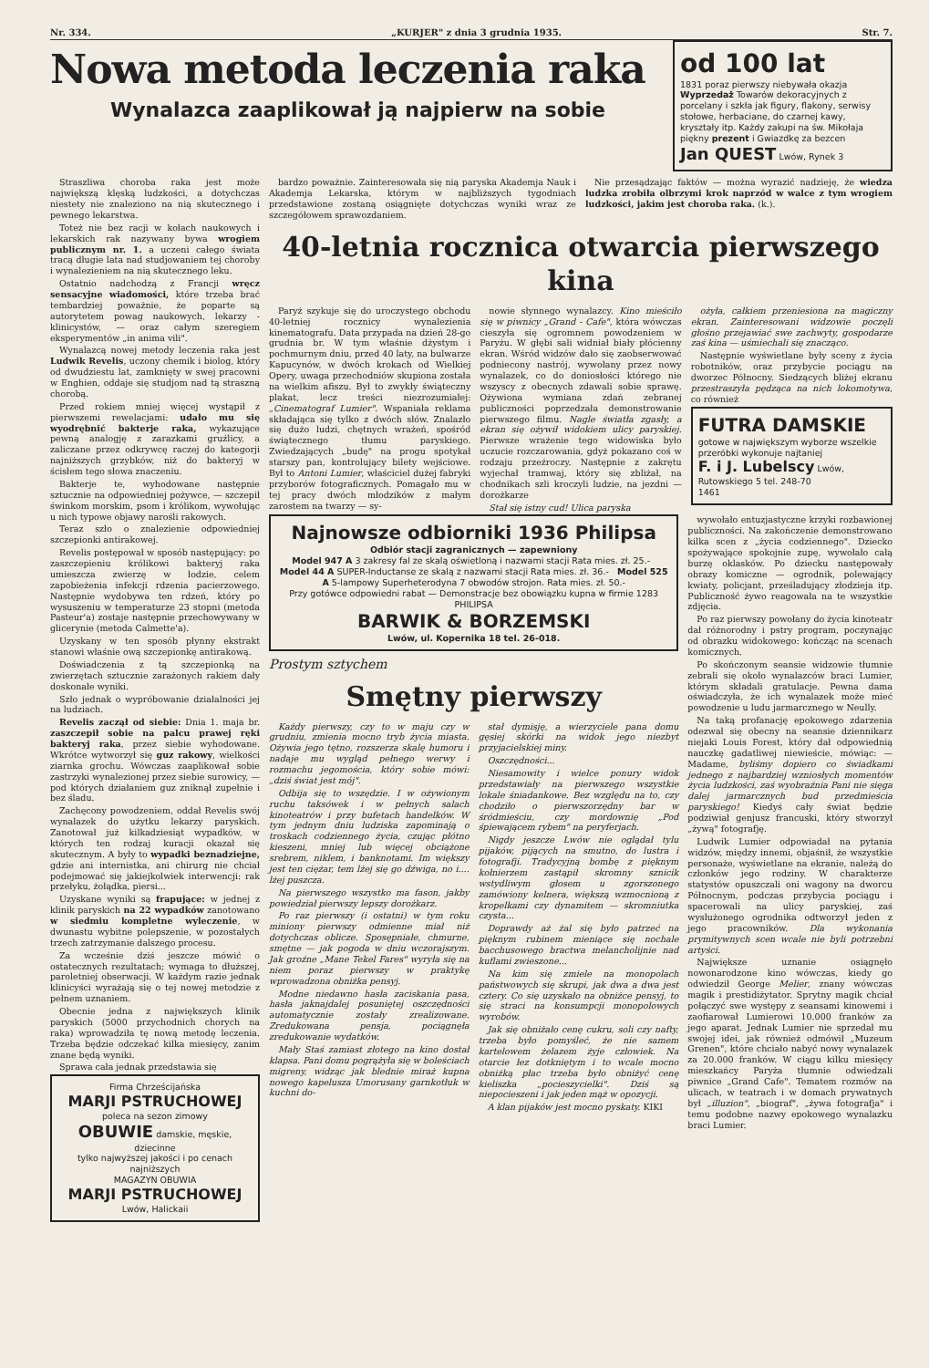Nr. 334. „KURJER" z dnia 3 grudnia 1935. Str. 7.
Nowa metoda leczenia raka
Wynalazca zaaplikował ją najpierw na sobie
od 100 lat
1831 poraz pierwszy niebywała okazja Wyprzedaż Towarów dekoracyjnych z porcelany i szkła jak figury, flakony, serwisy stołowe, herbaciane, do czarnej kawy, kryształy itp. Każdy zakupi na św. Mikołaja piękny prezent i Gwiazdkę za bezcen
Jan QUEST Lwów, Rynek 3
Straszliwa choroba raka jest może największą klęską ludzkości, a dotychczas niestety nie znaleziono na nią skutecznego i pewnego lekarstwa.
Toteż nie bez racji w kołach naukowych i lekarskich rak nazywany bywa wrogiem publicznym nr. 1. a uczeni całego świata tracą długie lata nad studjowaniem tej choroby i wynalezieniem na nią skutecznego leku.
Ostatnio nadchodzą z Francji wręcz sensacyjne wiadomości, które trzeba brać tembardziej poważnie, że poparte są autorytetem powag naukowych, lekarzy - klinicystów, — oraz całym szeregiem eksperymentów „in anima vili".
Wynalazcą nowej metody leczenia raka jest Ludwik Revelis, uczony chemik i biolog, który od dwudziestu lat, zamknięty w swej pracowni w Enghien, oddaje się studjom nad tą straszną chorobą.
Przed rokiem mniej więcej wystąpił z pierwszemi rewelacjami: udało mu się wyodrębnić bakterje raka, wykazujące pewną analogję z zarazkami gruźlicy, a zaliczane przez odkrywcę raczej do kategorji najniższych grzybków, niż do bakteryj w ścisłem tego słowa znaczeniu.
Bakterje te, wyhodowane następnie sztucznie na odpowiedniej pożywce, — szczepił świnkom morskim, psom i królikom, wywołując u nich typowe objawy narośli rakowych.
Teraz szło o znalezienie odpowiedniej szczepionki antirakowej.
Revelis postępował w sposób następujący: po zaszczepieniu królikowi bakteryj raka umieszcza zwierzę w łodzie, celem zapobieżenia infekcji rdzenia pacierzowego. Następnie wydobywa ten rdzeń, który po wysuszeniu w temperaturze 23 stopni (metoda Pasteur'a) zostaje następnie przechowywany w glicerynie (metoda Calmette'a).
Uzyskany w ten sposób płynny ekstrakt stanowi właśnie ową szczepionkę antirakową.
Doświadczenia z tą szczepionką na zwierzętach sztucznie zarażonych rakiem dały doskonałe wyniki.
Szło jednak o wypróbowanie działalności jej na ludziach.
Revelis zaczął od siebie: Dnia 1. maja br. zaszczepił sobie na palcu prawej ręki bakteryj raka, przez siebie wyhodowane. Wkrótce wytworzył się guz rakowy, wielkości ziarnka grochu. Wówczas zaaplikował sobie zastrzyki wynalezionej przez siebie surowicy, — pod których działaniem guz zniknął zupełnie i bez śladu.
Zachęcony powodzeniem, oddał Revelis swój wynalazek do użytku lekarzy paryskich. Zanotował już kilkadziesiąt wypadków, w których ten rodzaj kuracji okazał się skutecznym. A były to wypadki beznadziejne, gdzie ani internistka, ani chirurg nie chciał podejmować się jakiejkolwiek interwencji: rak przełyku, żołądka, piersi...
Uzyskane wyniki są frapujące: w jednej z klinik paryskich na 22 wypadków zanotowano w siedmiu kompletne wyleczenie, w dwunastu wybitne polepszenie, w pozostałych trzech zatrzymanie dalszego procesu.
Za wcześnie dziś jeszcze mówić o ostatecznych rezultatach; wymaga to dłuższej, paroletniej obserwacji. W każdym razie jednak klinicyści wyrażają się o tej nowej metodzie z pełnem uznaniem.
Obecnie jedna z największych klinik paryskich (5000 przychodnich chorych na raka) wprowadziła tę nową metodę leczenia. Trzeba będzie odczekać kilka miesięcy, zanim znane będą wyniki.
Sprawa cała jednak przedstawia się
Firma Chrześcijańska
MARJI PSTRUCHOWEJ
poleca na sezon zimowy
OBUWIE damskie, męskie, dziecinne
tylko najwyższej jakości i po cenach najniższych
MAGAZYN OBUWIA
MARJI PSTRUCHOWEJ
Lwów, Halickaii
bardzo poważnie. Zainteresowała się nią paryska Akademja Nauk i Akademja Lekarska, którym w najbliższych tygodniach przedstawione zostaną osiągnięte dotychczas wyniki wraz ze szczegółowem sprawozdaniem.
Nie przesądzając faktów — można wyrazić nadzieję, że wiedza ludzka zrobiła olbrzymi krok naprzód w walce z tym wrogiem ludzkości, jakim jest choroba raka. (k.).
40-letnia rocznica otwarcia pierwszego kina
Paryż szykuje się do uroczystego obchodu 40-letniej rocznicy wynalezienia kinematografu. Data przypada na dzień 28-go grudnia br. W tym właśnie dżystym i pochmurnym dniu, przed 40 laty, na bulwarze Kapucynów, w dwóch krokach od Wielkiej Opery, uwaga przechodniów skupiona została na wielkim afiszu. Był to zwykły świąteczny plakat, lecz treści niezrozumiałej: „Cinematograf Lumier". Wspaniała reklama składająca się tylko z dwóch słów. Znalazło się dużo ludzi, chętnych wrażeń, spośród świątecznego tłumu paryskiego. Zwiedzających „budę" na progu spotykał starszy pan, kontrolujący bilety wejściowe. Był to Antoni Lumier, właściciel dużej fabryki przyborów fotograficznych. Pomagało mu w tej pracy dwóch młodzików z małym zarostem na twarzy — sy-
nowie słynnego wynalazcy. Kino mieściło się w piwnicy „Grand - Cafe", która wówczas cieszyła się ogromnem powodzeniem w Paryżu. W głębi sali widniał biały płócienny ekran. Wśród widzów dało się zaobserwować podniecony nastrój, wywołany przez nowy wynalazek, co do doniosłości którego nie wszyscy z obecnych zdawali sobie sprawę. Ożywiona wymiana zdań zebranej publiczności poprzedzała demonstrowanie pierwszego filmu. Nagle światła zgasły, a ekran się ożywił widokiem ulicy paryskiej. Pierwsze wrażenie tego widowiska było uczucie rozczarowania, gdyż pokazano coś w rodzaju przeźroczy. Następnie z zakrętu wyjechał tramwaj, który się zbliżał, na chodnikach szli kroczyli ludzie, na jezdni — dorożkarze
Stał się istny cud! Ulica paryska
ożyła, całkiem przeniesiona na magiczny ekran. Zainteresowani widzowie poczęli głośno przejawiać swe zachwyty, gospodarze zaś kina — uśmiechali się znacząco.
Następnie wyświetlane były sceny z życia robotników, oraz przybycie pociągu na dworzec Północny. Siedzących bliżej ekranu przestraszyła pędząca na nich lokomotywa, co również
FUTRA DAMSKIE
gotowe w największym wyborze wszelkie przeróbki wykonuje najtaniej
F. i J. Lubelscy Lwów, Rutowskiego 5 tel. 248-70
1461
Najnowsze odbiorniki 1936 Philipsa
Odbiór stacji zagranicznych — zapewniony
Model 947 A 3 zakresy fal ze skalą oświetloną i nazwami stacji Rata mies. zł. 25.- Model 44 A SUPER-Inductanse ze skalą z nazwami stacji Rata mies. zł. 36.- Model 525 A 5-lampowy Superheterodyna 7 obwodów strojon. Rata mies. zł. 50.-
Przy gotówce odpowiedni rabat — Demonstracje bez obowiązku kupna w firmie 1283
PHILIPSA
BARWIK & BORZEMSKI
Lwów, ul. Kopernika 18 tel. 26-018.
Prostym sztychem
Smętny pierwszy
Każdy pierwszy, czy to w maju czy w grudniu, zmienia mocno tryb życia miasta. Ożywia jego tętno, rozszerza skalę humoru i nadaje mu wygląd pełnego werwy i rozmachu jegomościa, który sobie mówi: „dziś świat jest mój".
Odbija się to wszędzie. I w ożywionym ruchu taksówek i w pełnych salach kinoteatrów i przy bufetach handelków. W tym jednym dniu ludziska zapominają o troskach codziennego życia, czując płótno kieszeni, mniej lub więcej obciążone srebrem, niklem, i banknotami. Im większy jest ten ciężar, tem lżej się go dźwiga, no i.... lżej puszcza.
Na pierwszego wszystko ma fason, jakby powiedział pierwszy lepszy dorożkarz.
Po raz pierwszy (i ostatni) w tym roku miniony pierwszy odmienne miał niż dotychczas oblicze. Sposępniałe, chmurne, smętne — jak pogoda w dniu wczorajszym. Jak groźne „Mane Tekel Fares" wyryła się na niem poraz pierwszy w praktykę wprowadzona obniżka pensyj.
Modne niedawno hasła zaciskania pasa, hasła jaknajdalej posuniętej oszczędności automatycznie zostały zrealizowane. Zredukowana pensja, pociągnęła zredukowanie wydatków.
Mały Staś zamiast złotego na kino dostał klapsa. Pani domu pogrążyła się w boleściach migreny, widząc jak blednie miraż kupna nowego kapelusza Umorusany garnkotłuk w kuchni do-
stał dymisję, a wierzyciele pana domu gęsiej skórki na widok jego niezbyt przyjacielskiej miny.
Oszczędności...
Niesamowity i wielce ponury widok przedstawiały na pierwszego wszystkie lokale śniadankowe. Bez względu na to, czy chodziło o pierwszorzędny bar w śródmieściu, czy mordownię „Pod śpiewającem rybem" na peryferjach.
Nigdy jeszcze Lwów nie oglądał tylu pijaków, pijących na smutno, do lustra i fotografji. Tradycyjną bombę z pięknym kołnierzem zastąpił skromny sznicik wstydliwym głosem u zgorszonego zamówiony kelnera, większą wzmocnioną z kropelkami czy dynamitem — skromniutka czysta...
Doprawdy aż żal się było patrzeć na pięknym rubinem mieniące się nochale bacchusowego bractwa melancholijnie nad kuflami zwieszone...
Na kim się zmiele na monopolach państwowych się skrupi, jak dwa a dwa jest cztery. Co się uzyskało na obniżce pensyj, to się straci na konsumpcji monopolowych wyrobów.
Jak się obniżało cenę cukru, soli czy nafty, trzeba było pomyśleć, że nie samem kartelowem żelazem żyje człowiek. Na otarcie łez dotkniętym i to wcale mocno obniżką płac trzeba było obniżyć cenę kieliszka „pocieszycielki". Dziś są niepocieszeni i jak jeden mąż w opozycji.
A klan pijaków jest mocno pyskaty. KIKI
wywołało entuzjastyczne krzyki rozbawionej publiczności. Na zakończenie demonstrowano kilka scen z „życia codziennego". Dziecko spożywające spokojnie zupę, wywołało całą burzę oklasków. Po dziecku następowały obrazy komiczne — ogrodnik, polewający kwiaty, policjant, prześladujący złodzieja itp. Publiczność żywo reagowała na te wszystkie zdjęcia.
Po raz pierwszy powołany do życia kinoteatr dał różnorodny i pstry program, poczynając od obrazku widokowego: kończąc na scenach komicznych.
Po skończonym seansie widzowie tłumnie zebrali się około wynalazców braci Lumier, którym składali gratulacje. Pewna dama oświadczyła, że ich wynalazek może mieć powodzenie u ludu jarmarcznego w Neully.
Na taką profanację epokowego zdarzenia odezwał się obecny na seansie dziennikarz niejaki Louis Forest, który dał odpowiednią nauczkę gadatliwej niewieście, mówiąc: — Madame, byliśmy dopiero co świadkami jednego z najbardziej wzniosłych momentów życia ludzkości, zaś wyobraźnia Pani nie sięga dalej jarmarcznych bud przedmieścia paryskiego! Kiedyś cały świat będzie podziwiał genjusz francuski, który stworzył „żywą" fotografję.
Ludwik Lumier odpowiadał na pytania widzów, między innemi, objaśnił, że wszystkie personaże, wyświetlane na ekranie, należą do członków jego rodziny. W charakterze statystów opuszczali oni wagony na dworcu Północnym, podczas przybycia pociągu i spacerowali na ulicy paryskiej, zaś wysłużonego ogrodnika odtworzył jeden z jego pracowników. Dla wykonania prymitywnych scen wcale nie byli potrzebni artyści.
Największe uznanie osiągnęło nowonarodzone kino wówczas, kiedy go odwiedził George Melier, znany wówczas magik i prestidiżytator. Sprytny magik chciał połączyć swe występy z seansami kinowemi i zaofiarował Lumierowi 10.000 franków za jego aparat. Jednak Lumier nie sprzedał mu swojej idei, jak również odmówił „Muzeum Grenen", które chciało nabyć nowy wynalazek za 20.000 franków. W ciągu kilku miesięcy mieszkańcy Paryża tłumnie odwiedzali piwnice „Grand Cafe". Tematem rozmów na ulicach, w teatrach i w domach prywatnych był „illuzion", „biograf", „żywa fotografja" i temu podobne nazwy epokowego wynalazku braci Lumier.